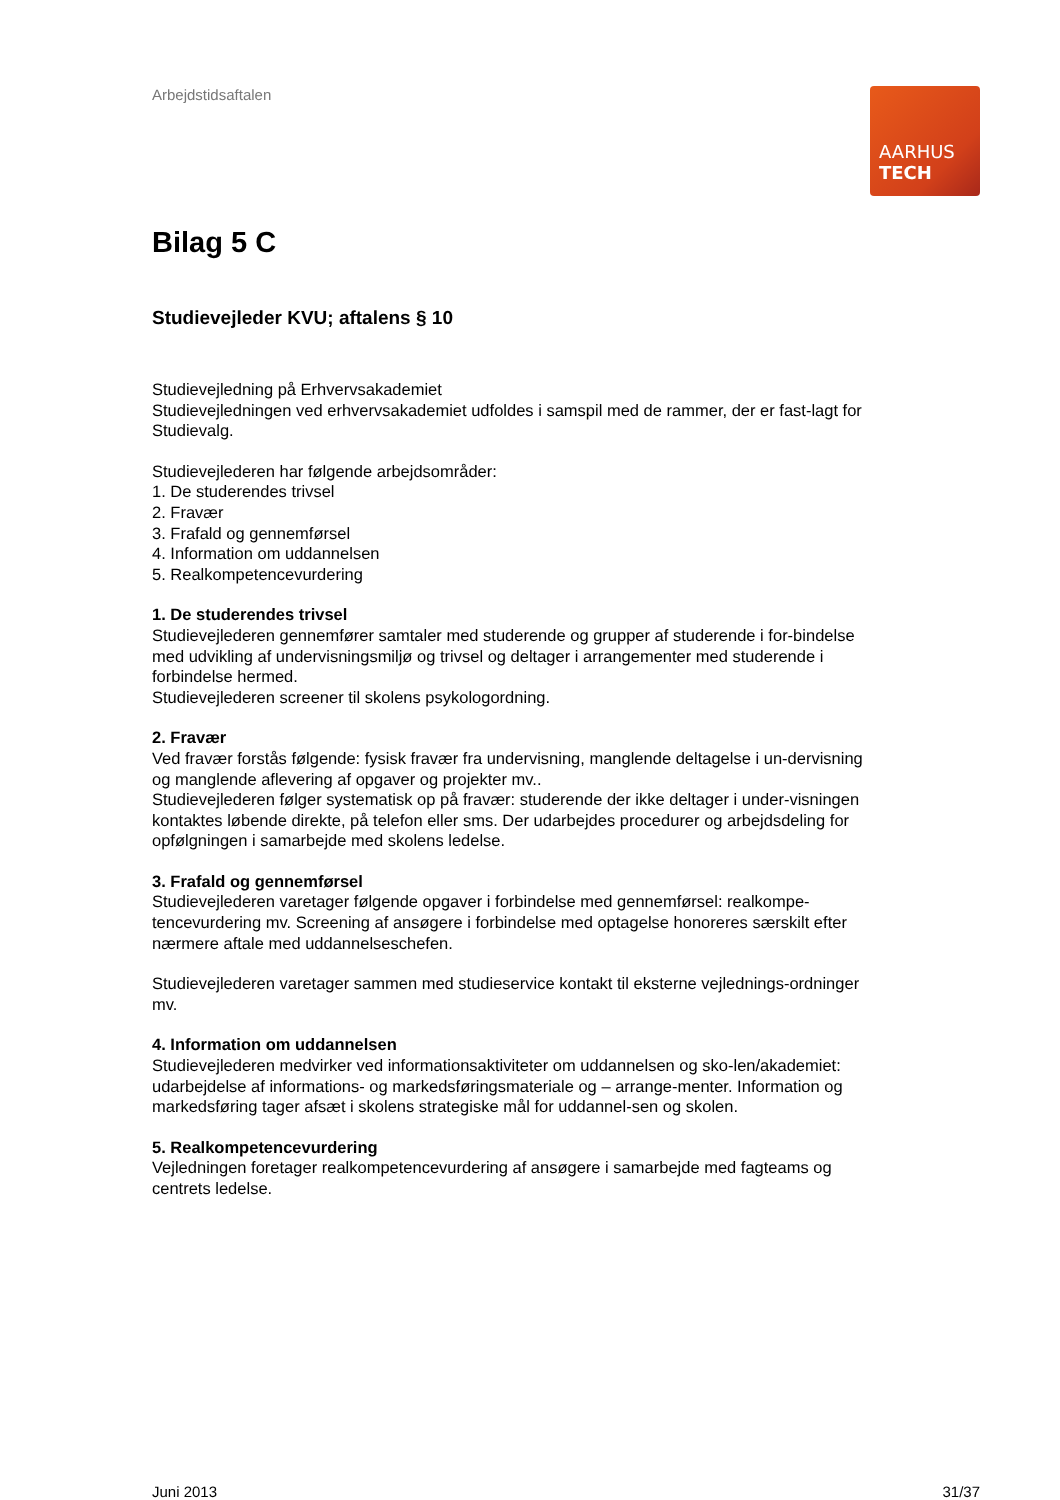Arbejdstidsaftalen
AARHUS
TECH
Bilag 5 C
Studievejleder KVU; aftalens § 10
Studievejledning på Erhvervsakademiet
Studievejledningen ved erhvervsakademiet udfoldes i samspil med de rammer, der er fast-lagt for Studievalg.
Studievejlederen har følgende arbejdsområder:
1. De studerendes trivsel
2. Fravær
3. Frafald og gennemførsel
4. Information om uddannelsen
5. Realkompetencevurdering
1. De studerendes trivsel
Studievejlederen gennemfører samtaler med studerende og grupper af studerende i for-bindelse med udvikling af undervisningsmiljø og trivsel og deltager i arrangementer med studerende i forbindelse hermed.
Studievejlederen screener til skolens psykologordning.
2. Fravær
Ved fravær forstås følgende: fysisk fravær fra undervisning, manglende deltagelse i un-dervisning og manglende aflevering af opgaver og projekter mv..
Studievejlederen følger systematisk op på fravær: studerende der ikke deltager i under-visningen kontaktes løbende direkte, på telefon eller sms. Der udarbejdes procedurer og arbejdsdeling for opfølgningen i samarbejde med skolens ledelse.
3. Frafald og gennemførsel
Studievejlederen varetager følgende opgaver i forbindelse med gennemførsel: realkompe-tencevurdering mv. Screening af ansøgere i forbindelse med optagelse honoreres særskilt efter nærmere aftale med uddannelseschefen.
Studievejlederen varetager sammen med studieservice kontakt til eksterne vejlednings-ordninger mv.
4. Information om uddannelsen
Studievejlederen medvirker ved informationsaktiviteter om uddannelsen og sko-len/akademiet: udarbejdelse af informations- og markedsføringsmateriale og – arrange-menter. Information og markedsføring tager afsæt i skolens strategiske mål for uddannel-sen og skolen.
5. Realkompetencevurdering
Vejledningen foretager realkompetencevurdering af ansøgere i samarbejde med fagteams og centrets ledelse.
Juni 2013 31/37